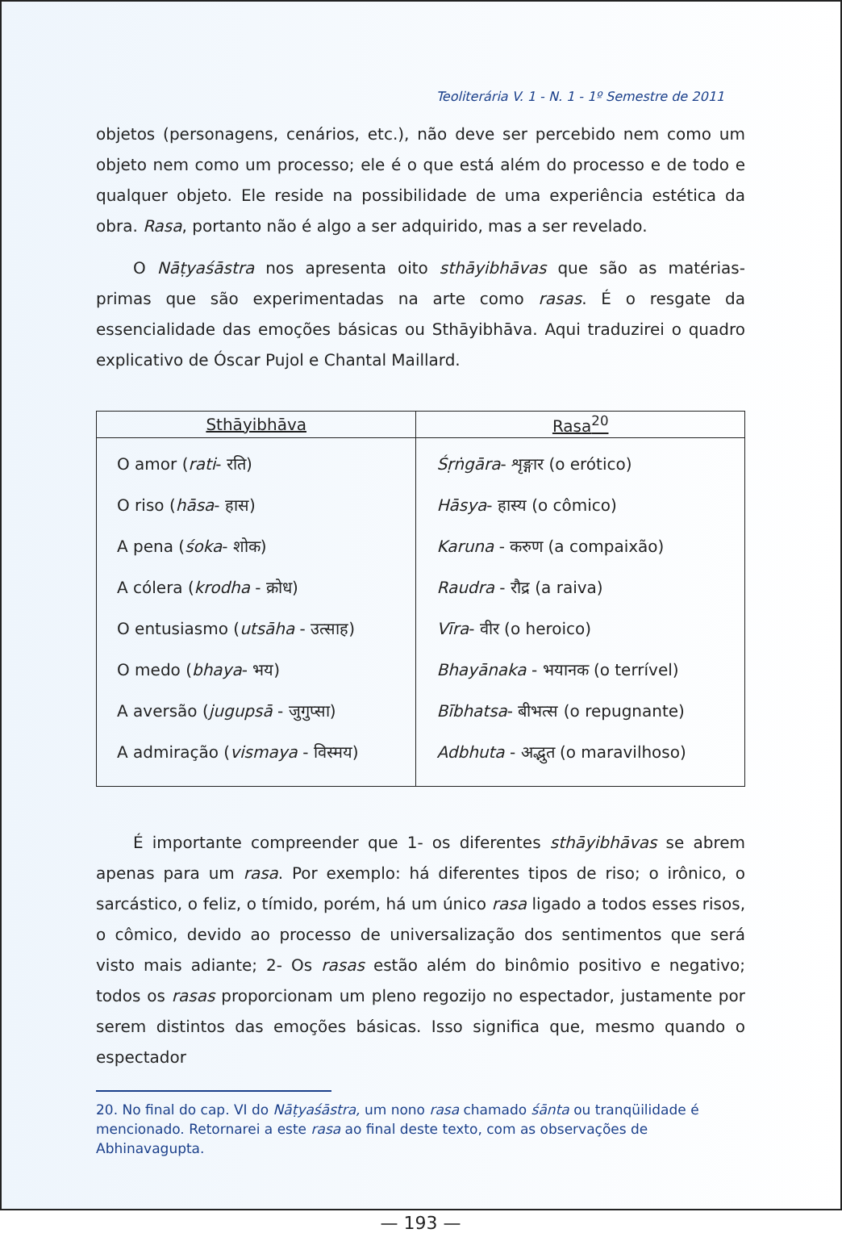Teoliterária V. 1 - N. 1 - 1º Semestre de 2011
objetos (personagens, cenários, etc.), não deve ser percebido nem como um objeto nem como um processo; ele é o que está além do processo e de todo e qualquer objeto. Ele reside na possibilidade de uma experiência estética da obra. Rasa, portanto não é algo a ser adquirido, mas a ser revelado.
O Nāṭyaśāstra nos apresenta oito sthāyibhāvas que são as matérias-primas que são experimentadas na arte como rasas. É o resgate da essencialidade das emoções básicas ou Sthāyibhāva. Aqui traduzirei o quadro explicativo de Óscar Pujol e Chantal Maillard.
| Sthāyibhāva | Rasa<sup>20</sup> |
| --- | --- |
| O amor ( rati - रति) O riso ( hāsa - हास) A pena ( śoka - शोक) A cólera ( krodha - क्रोध) O entusiasmo ( utsāha - उत्साह) O medo ( bhaya - भय) A aversão ( jugupsā - जुगुप्सा) A admiração ( vismaya - विस्मय) | Śṛṅgāra - शृङ्गार (o erótico) Hāsya - हास्य (o cômico) Karuna - करुण (a compaixão) Raudra - रौद्र (a raiva) Vīra - वीर (o heroico) Bhayānaka - भयानक (o terrível) Bībhatsa - बीभत्स (o repugnante) Adbhuta - अद्भुत (o maravilhoso) |
É importante compreender que 1- os diferentes sthāyibhāvas se abrem apenas para um rasa. Por exemplo: há diferentes tipos de riso; o irônico, o sarcástico, o feliz, o tímido, porém, há um único rasa ligado a todos esses risos, o cômico, devido ao processo de universalização dos sentimentos que será visto mais adiante; 2- Os rasas estão além do binômio positivo e negativo; todos os rasas proporcionam um pleno regozijo no espectador, justamente por serem distintos das emoções básicas. Isso significa que, mesmo quando o espectador
20. No final do cap. VI do Nāṭyaśāstra, um nono rasa chamado śānta ou tranqüilidade é mencionado. Retornarei a este rasa ao final deste texto, com as observações de Abhinavagupta.
— 193 —